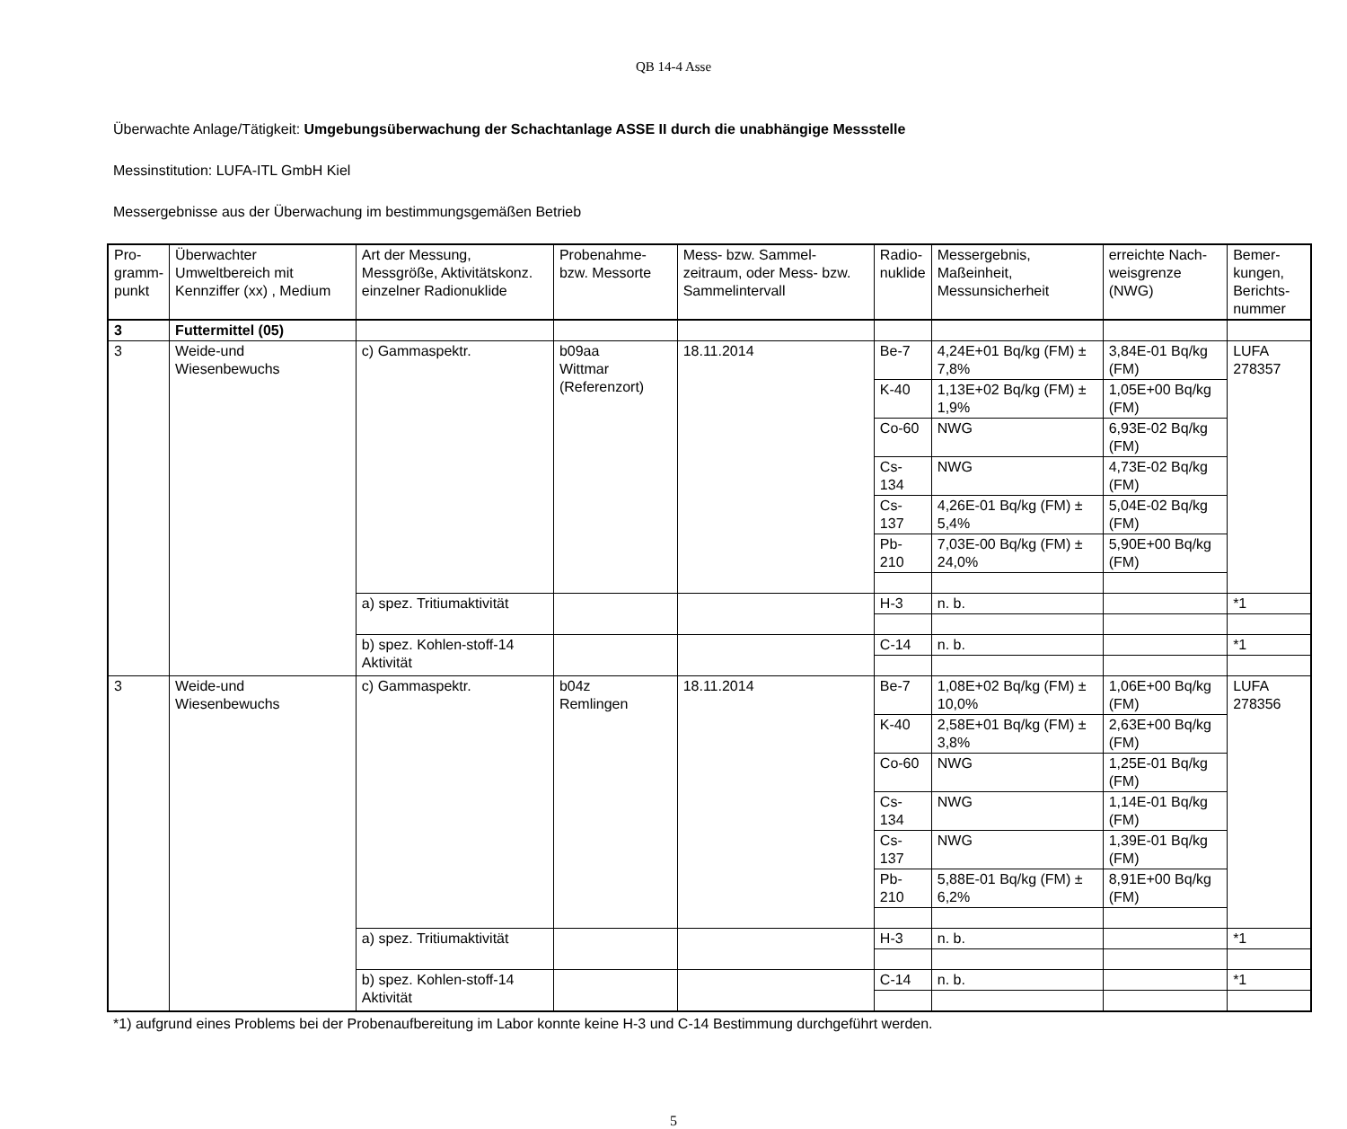QB 14-4 Asse
Überwachte Anlage/Tätigkeit: Umgebungsüberwachung der Schachtanlage ASSE II durch die unabhängige Messstelle
Messinstitution: LUFA-ITL GmbH Kiel
Messergebnisse aus der Überwachung im bestimmungsgemäßen Betrieb
| Pro- gramm- punkt | Überwachter Umweltbereich mit Kennziffer (xx) , Medium | Art der Messung, Messgröße, Aktivitätskonz. einzelner Radionuklide | Probenahme-bzw. Messorte | Mess- bzw. Sammel-zeitraum, oder Mess- bzw. Sammelintervall | Radio- nuklide | Messergebnis, Maßeinheit, Messunsicherheit | erreichte Nach-weisgrenze (NWG) | Bemer- kungen, Berichts- nummer |
| --- | --- | --- | --- | --- | --- | --- | --- | --- |
| 3 | Futtermittel (05) | | | | | | | |
| 3 | Weide-und Wiesenbewuchs | c) Gammaspektr. | b09aa Wittmar (Referenzort) | 18.11.2014 | Be-7 | 4,24E+01 Bq/kg (FM) ± 7,8% | 3,84E-01 Bq/kg (FM) | LUFA 278357 |
| | | | | | K-40 | 1,13E+02 Bq/kg (FM) ± 1,9% | 1,05E+00 Bq/kg (FM) | |
| | | | | | Co-60 | NWG | 6,93E-02 Bq/kg (FM) | |
| | | | | | Cs-134 | NWG | 4,73E-02 Bq/kg (FM) | |
| | | | | | Cs-137 | 4,26E-01 Bq/kg (FM) ± 5,4% | 5,04E-02 Bq/kg (FM) | |
| | | | | | Pb-210 | 7,03E-00 Bq/kg (FM) ± 24,0% | 5,90E+00 Bq/kg (FM) | |
| | | a) spez. Tritiumaktivität | | | H-3 | n. b. | | *1 |
| | | b) spez. Kohlen-stoff-14 Aktivität | | | C-14 | n. b. | | *1 |
| 3 | Weide-und Wiesenbewuchs | c) Gammaspektr. | b04z Remlingen | 18.11.2014 | Be-7 | 1,08E+02 Bq/kg (FM) ± 10,0% | 1,06E+00 Bq/kg (FM) | LUFA 278356 |
| | | | | | K-40 | 2,58E+01 Bq/kg (FM) ± 3,8% | 2,63E+00 Bq/kg (FM) | |
| | | | | | Co-60 | NWG | 1,25E-01 Bq/kg (FM) | |
| | | | | | Cs-134 | NWG | 1,14E-01 Bq/kg (FM) | |
| | | | | | Cs-137 | NWG | 1,39E-01 Bq/kg (FM) | |
| | | | | | Pb-210 | 5,88E-01 Bq/kg (FM) ± 6,2% | 8,91E+00 Bq/kg (FM) | |
| | | a) spez. Tritiumaktivität | | | H-3 | n. b. | | *1 |
| | | b) spez. Kohlen-stoff-14 Aktivität | | | C-14 | n. b. | | *1 |
*1) aufgrund eines Problems bei der Probenaufbereitung im Labor konnte keine H-3 und C-14 Bestimmung durchgeführt werden.
5